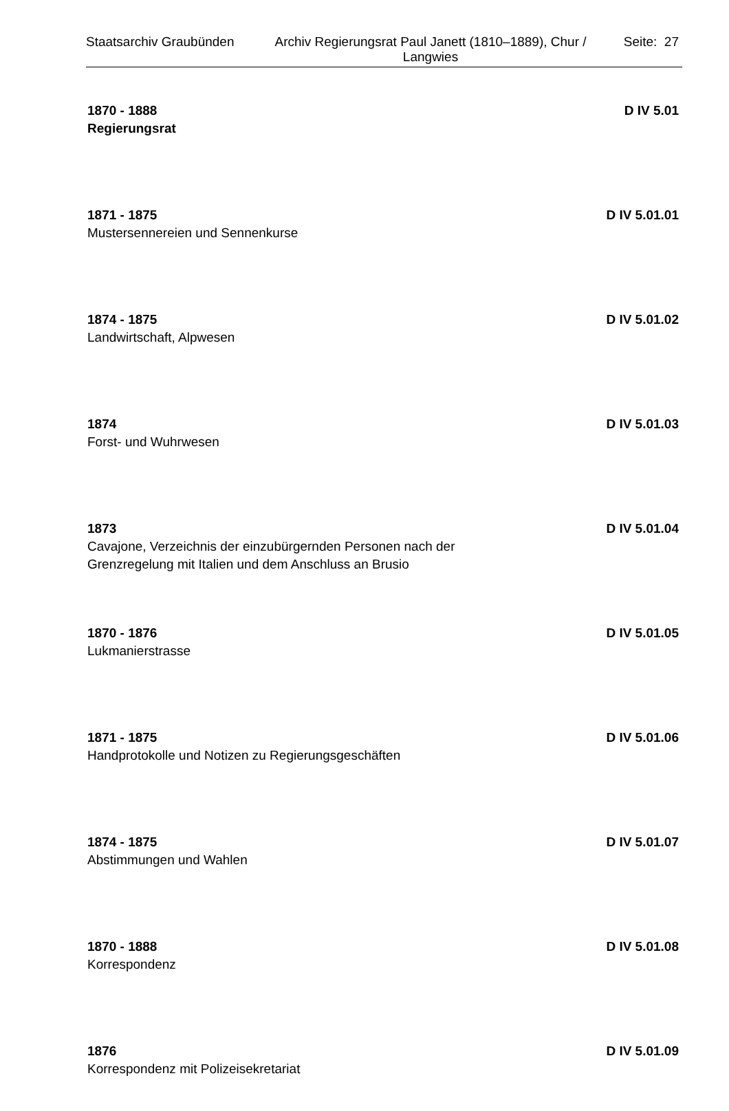Staatsarchiv Graubünden
Archiv Regierungsrat Paul Janett (1810–1889), Chur / Langwies
Seite: 27
1870 - 1888 D IV 5.01
Regierungsrat
1871 - 1875 D IV 5.01.01
Mustersennereien und Sennenkurse
1874 - 1875 D IV 5.01.02
Landwirtschaft, Alpwesen
1874 D IV 5.01.03
Forst- und Wuhrwesen
1873 D IV 5.01.04
Cavajone, Verzeichnis der einzubürgernden Personen nach der Grenzregelung mit Italien und dem Anschluss an Brusio
1870 - 1876 D IV 5.01.05
Lukmanierstrasse
1871 - 1875 D IV 5.01.06
Handprotokolle und Notizen zu Regierungsgeschäften
1874 - 1875 D IV 5.01.07
Abstimmungen und Wahlen
1870 - 1888 D IV 5.01.08
Korrespondenz
1876 D IV 5.01.09
Korrespondenz mit Polizeisekretariat